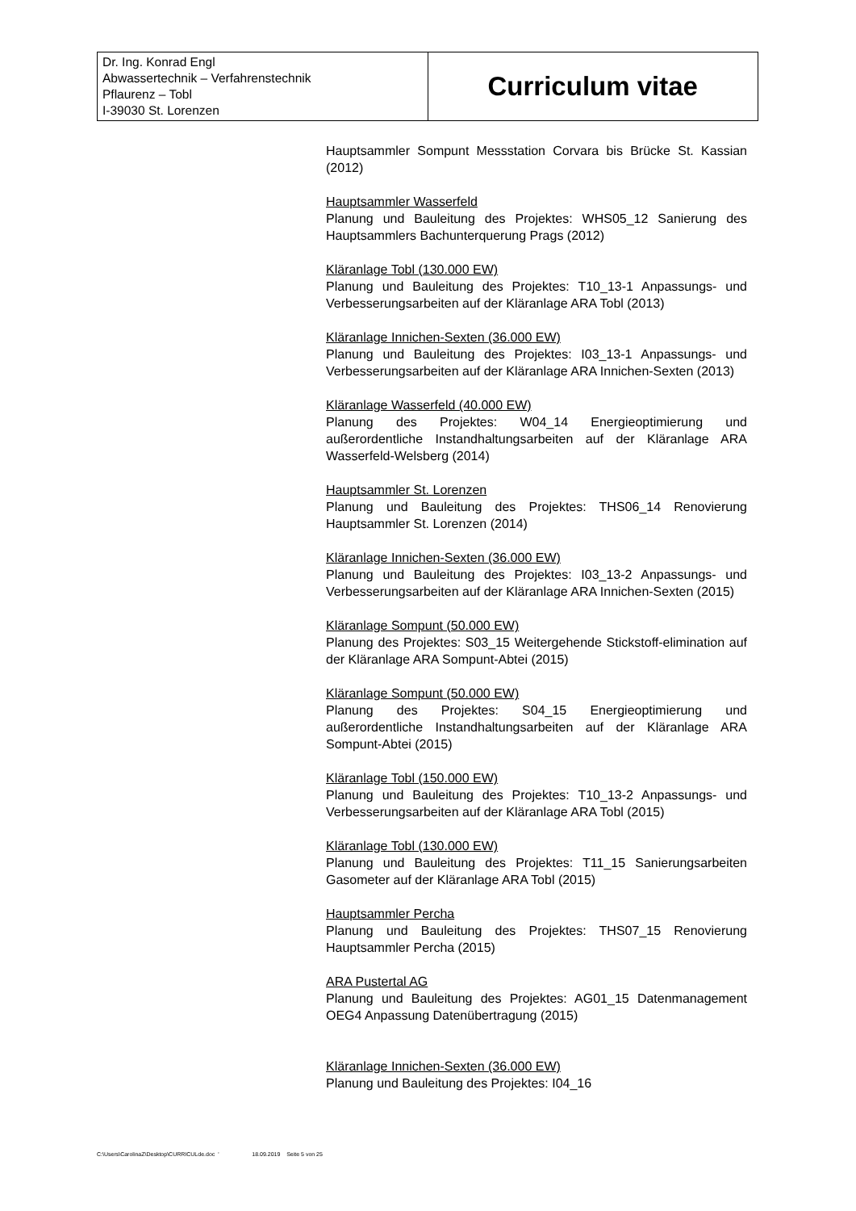| Dr. Ing. Konrad Engl Abwassertechnik – Verfahrenstechnik Pflaurenz – Tobl I-39030 St. Lorenzen | Curriculum vitae |
Hauptsammler Sompunt Messstation Corvara bis Brücke St. Kassian (2012)
Hauptsammler Wasserfeld
Planung und Bauleitung des Projektes: WHS05_12 Sanierung des Hauptsammlers Bachunterquerung Prags (2012)
Kläranlage Tobl (130.000 EW)
Planung und Bauleitung des Projektes: T10_13-1 Anpassungs- und Verbesserungsarbeiten auf der Kläranlage ARA Tobl (2013)
Kläranlage Innichen-Sexten (36.000 EW)
Planung und Bauleitung des Projektes: I03_13-1 Anpassungs- und Verbesserungsarbeiten auf der Kläranlage ARA Innichen-Sexten (2013)
Kläranlage Wasserfeld (40.000 EW)
Planung des Projektes: W04_14 Energieoptimierung und außerordentliche Instandhaltungsarbeiten auf der Kläranlage ARA Wasserfeld-Welsberg (2014)
Hauptsammler St. Lorenzen
Planung und Bauleitung des Projektes: THS06_14 Renovierung Hauptsammler St. Lorenzen (2014)
Kläranlage Innichen-Sexten (36.000 EW)
Planung und Bauleitung des Projektes: I03_13-2 Anpassungs- und Verbesserungsarbeiten auf der Kläranlage ARA Innichen-Sexten (2015)
Kläranlage Sompunt (50.000 EW)
Planung des Projektes: S03_15 Weitergehende Stickstoff-elimination auf der Kläranlage ARA Sompunt-Abtei (2015)
Kläranlage Sompunt (50.000 EW)
Planung des Projektes: S04_15 Energieoptimierung und außerordentliche Instandhaltungsarbeiten auf der Kläranlage ARA Sompunt-Abtei (2015)
Kläranlage Tobl (150.000 EW)
Planung und Bauleitung des Projektes: T10_13-2 Anpassungs- und Verbesserungsarbeiten auf der Kläranlage ARA Tobl (2015)
Kläranlage Tobl (130.000 EW)
Planung und Bauleitung des Projektes: T11_15 Sanierungsarbeiten Gasometer auf der Kläranlage ARA Tobl (2015)
Hauptsammler Percha
Planung und Bauleitung des Projektes: THS07_15 Renovierung Hauptsammler Percha (2015)
ARA Pustertal AG
Planung und Bauleitung des Projektes: AG01_15 Datenmanagement OEG4 Anpassung Datenübertragung (2015)
Kläranlage Innichen-Sexten (36.000 EW)
Planung und Bauleitung des Projektes: I04_16
C:\Users\CarolinaZ\Desktop\CURRICULde.doc ' 18.09.2019 Seite 5 von 25